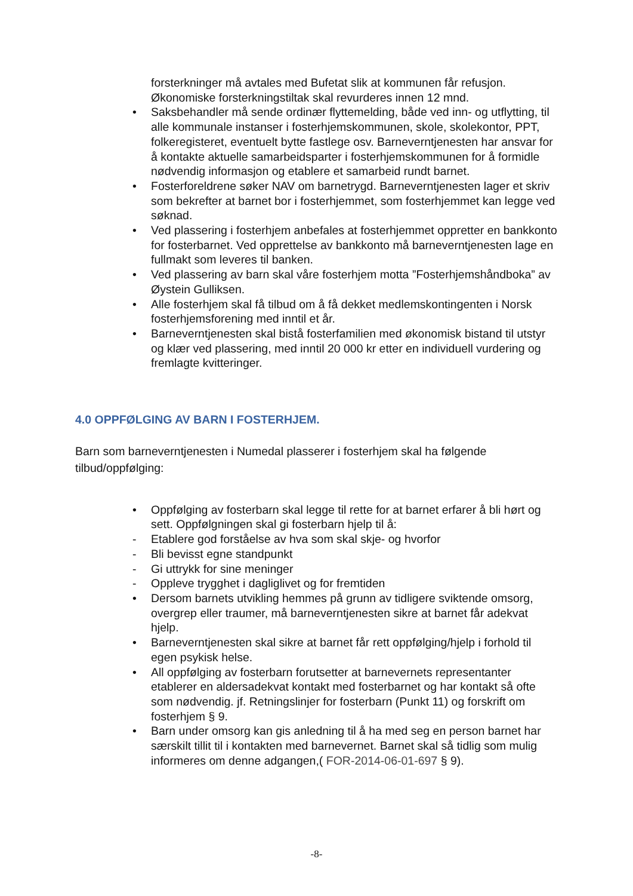forsterkninger må avtales med Bufetat slik at kommunen får refusjon. Økonomiske forsterkningstiltak skal revurderes innen 12 mnd.
• Saksbehandler må sende ordinær flyttemelding, både ved inn- og utflytting, til alle kommunale instanser i fosterhjemskommunen, skole, skolekontor, PPT, folkeregisteret, eventuelt bytte fastlege osv. Barneverntjenesten har ansvar for å kontakte aktuelle samarbeidsparter i fosterhjemskommunen for å formidle nødvendig informasjon og etablere et samarbeid rundt barnet.
• Fosterforeldrene søker NAV om barnetrygd. Barneverntjenesten lager et skriv som bekrefter at barnet bor i fosterhjemmet, som fosterhjemmet kan legge ved søknad.
• Ved plassering i fosterhjem anbefales at fosterhjemmet oppretter en bankkonto for fosterbarnet. Ved opprettelse av bankkonto må barneverntjenesten lage en fullmakt som leveres til banken.
• Ved plassering av barn skal våre fosterhjem motta ”Fosterhjemshåndboka” av Øystein Gulliksen.
• Alle fosterhjem skal få tilbud om å få dekket medlemskontingenten i Norsk fosterhjemsforening med inntil et år.
• Barneverntjenesten skal bistå fosterfamilien med økonomisk bistand til utstyr og klær ved plassering, med inntil 20 000 kr etter en individuell vurdering og fremlagte kvitteringer.
4.0 OPPFØLGING AV BARN I FOSTERHJEM.
Barn som barneverntjenesten i Numedal plasserer i fosterhjem skal ha følgende tilbud/oppfølging:
• Oppfølging av fosterbarn skal legge til rette for at barnet erfarer å bli hørt og sett. Oppfølgningen skal gi fosterbarn hjelp til å:
- Etablere god forståelse av hva som skal skje- og hvorfor
- Bli bevisst egne standpunkt
- Gi uttrykk for sine meninger
- Oppleve trygghet i dagliglivet og for fremtiden
• Dersom barnets utvikling hemmes på grunn av tidligere sviktende omsorg, overgrep eller traumer, må barneverntjenesten sikre at barnet får adekvat hjelp.
• Barneverntjenesten skal sikre at barnet får rett oppfølging/hjelp i forhold til egen psykisk helse.
• All oppfølging av fosterbarn forutsetter at barnevernets representanter etablerer en aldersadekvat kontakt med fosterbarnet og har kontakt så ofte som nødvendig. jf. Retningslinjer for fosterbarn (Punkt 11) og forskrift om fosterhjem § 9.
• Barn under omsorg kan gis anledning til å ha med seg en person barnet har særskilt tillit til i kontakten med barnevernet. Barnet skal så tidlig som mulig informeres om denne adgangen,( FOR-2014-06-01-697 § 9).
-8-